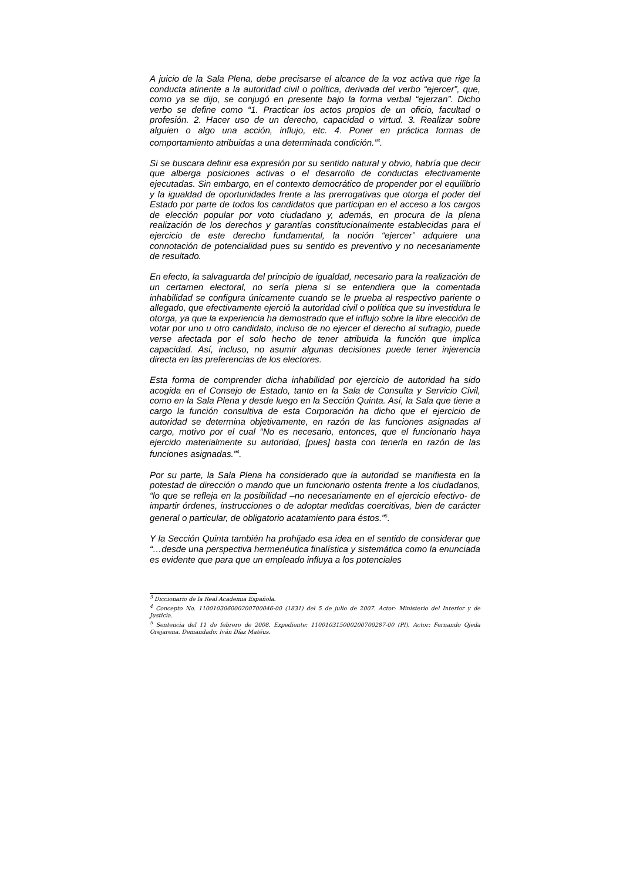A juicio de la Sala Plena, debe precisarse el alcance de la voz activa que rige la conducta atinente a la autoridad civil o política, derivada del verbo “ejercer”, que, como ya se dijo, se conjugó en presente bajo la forma verbal “ejerzan”. Dicho verbo se define como “1. Practicar los actos propios de un oficio, facultad o profesión. 2. Hacer uso de un derecho, capacidad o virtud. 3. Realizar sobre alguien o algo una acción, influjo, etc. 4. Poner en práctica formas de comportamiento atribuidas a una determinada condición.”<sup>3</sup>.
Si se buscara definir esa expresión por su sentido natural y obvio, habría que decir que alberga posiciones activas o el desarrollo de conductas efectivamente ejecutadas. Sin embargo, en el contexto democrático de propender por el equilibrio y la igualdad de oportunidades frente a las prerrogativas que otorga el poder del Estado por parte de todos los candidatos que participan en el acceso a los cargos de elección popular por voto ciudadano y, además, en procura de la plena realización de los derechos y garantías constitucionalmente establecidas para el ejercicio de este derecho fundamental, la noción “ejercer” adquiere una connotación de potencialidad pues su sentido es preventivo y no necesariamente de resultado.
En efecto, la salvaguarda del principio de igualdad, necesario para la realización de un certamen electoral, no sería plena si se entendiera que la comentada inhabilidad se configura únicamente cuando se le prueba al respectivo pariente o allegado, que efectivamente ejerció la autoridad civil o política que su investidura le otorga, ya que la experiencia ha demostrado que el influjo sobre la libre elección de votar por uno u otro candidato, incluso de no ejercer el derecho al sufragio, puede verse afectada por el solo hecho de tener atribuida la función que implica capacidad. Así, incluso, no asumir algunas decisiones puede tener injerencia directa en las preferencias de los electores.
Esta forma de comprender dicha inhabilidad por ejercicio de autoridad ha sido acogida en el Consejo de Estado, tanto en la Sala de Consulta y Servicio Civil, como en la Sala Plena y desde luego en la Sección Quinta. Así, la Sala que tiene a cargo la función consultiva de esta Corporación ha dicho que el ejercicio de autoridad se determina objetivamente, en razón de las funciones asignadas al cargo, motivo por el cual “No es necesario, entonces, que el funcionario haya ejercido materialmente su autoridad, [pues] basta con tenerla en razón de las funciones asignadas.”<sup>4</sup>.
Por su parte, la Sala Plena ha considerado que la autoridad se manifiesta en la potestad de dirección o mando que un funcionario ostenta frente a los ciudadanos, “lo que se refleja en la posibilidad –no necesariamente en el ejercicio efectivo- de impartir órdenes, instrucciones o de adoptar medidas coercitivas, bien de carácter general o particular, de obligatorio acatamiento para éstos.”<sup>5</sup>.
Y la Sección Quinta también ha prohijado esa idea en el sentido de considerar que “…desde una perspectiva hermenéutica finalística y sistemática como la enunciada es evidente que para que un empleado influya a los potenciales
<sup>3</sup> Diccionario de la Real Academia Española.
<sup>4</sup> Concepto No. 11001030600020070004​6-00 (1831) del 5 de julio de 2007. Actor: Ministerio del Interior y de Justicia.
<sup>5</sup> Sentencia del 11 de febrero de 2008. Expediente: 110010315000200700287-00 (PI). Actor: Fernando Ojeda Orejarena. Demandado: Iván Díaz Matéus.